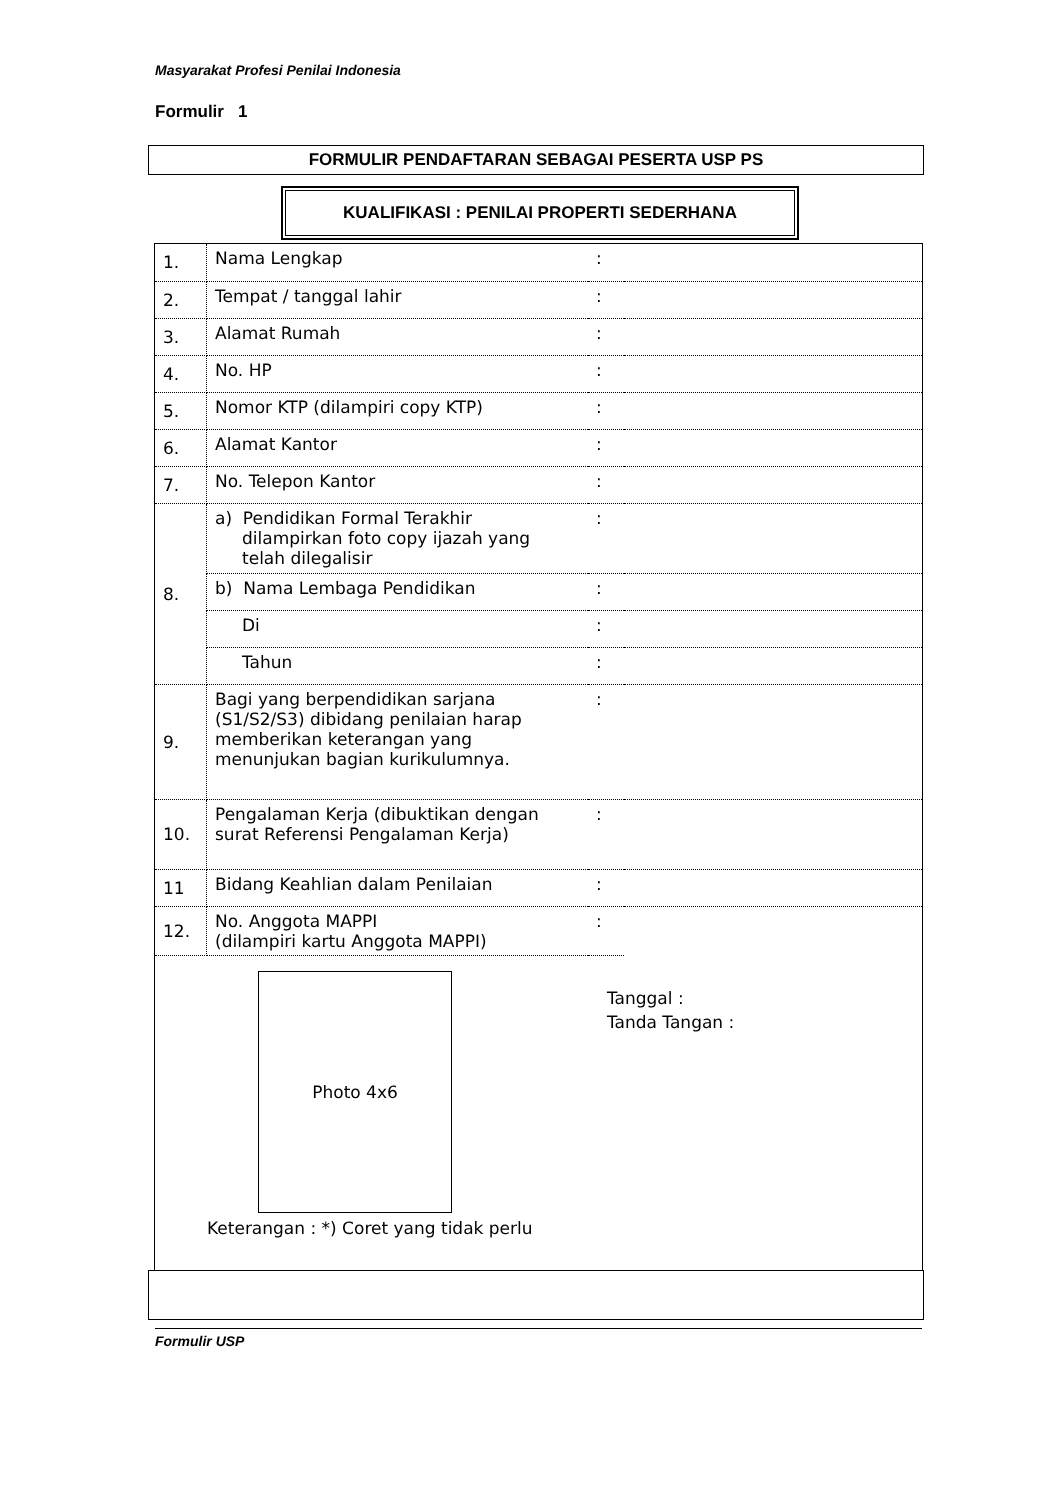Masyarakat Profesi Penilai Indonesia
Formulir 1
FORMULIR PENDAFTARAN SEBAGAI PESERTA USP PS
KUALIFIKASI : PENILAI PROPERTI SEDERHANA
| 1. | Nama Lengkap | : | |
| 2. | Tempat / tanggal lahir | : | |
| 3. | Alamat Rumah | : | |
| 4. | No. HP | : | |
| 5. | Nomor KTP (dilampiri copy KTP) | : | |
| 6. | Alamat Kantor | : | |
| 7. | No. Telepon Kantor | : | |
| 8. | a) Pendidikan Formal Terakhir dilampirkan foto copy ijazah yang telah dilegalisir | : | |
| | b) Nama Lembaga Pendidikan | : | |
| | Di | : | |
| | Tahun | : | |
| 9. | Bagi yang berpendidikan sarjana (S1/S2/S3) dibidang penilaian harap memberikan keterangan yang menunjukan bagian kurikulumnya. | : | |
| 10. | Pengalaman Kerja (dibuktikan dengan surat Referensi Pengalaman Kerja) | : | |
| 11 | Bidang Keahlian dalam Penilaian | : | |
| 12. | No. Anggota MAPPI (dilampiri kartu Anggota MAPPI) | : | |
Photo 4x6
Tanggal :
Tanda Tangan :
Keterangan : *) Coret yang tidak perlu
Formulir USP